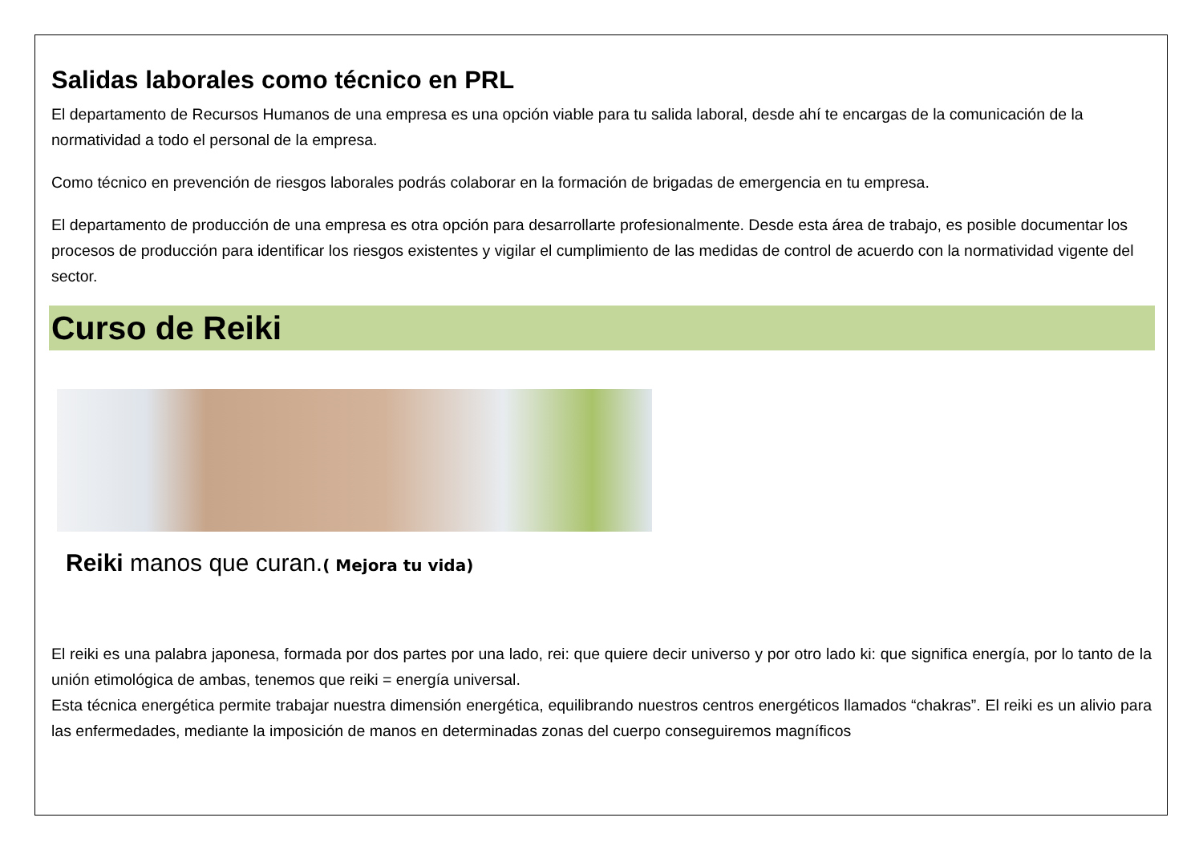Salidas laborales como técnico en PRL
El departamento de Recursos Humanos de una empresa es una opción viable para tu salida laboral, desde ahí te encargas de la comunicación de la normatividad a todo el personal de la empresa.
Como técnico en prevención de riesgos laborales podrás colaborar en la formación de brigadas de emergencia en tu empresa.
El departamento de producción de una empresa es otra opción para desarrollarte profesionalmente. Desde esta área de trabajo, es posible documentar los procesos de producción para identificar los riesgos existentes y vigilar el cumplimiento de las medidas de control de acuerdo con la normatividad vigente del sector.
Curso de Reiki
Reiki manos que curan.( Mejora tu vida)
El reiki es una palabra japonesa, formada por dos partes por una lado, rei: que quiere decir universo y por otro lado ki: que significa energía, por lo tanto de la unión etimológica de ambas, tenemos que reiki = energía universal.
Esta técnica energética permite trabajar nuestra dimensión energética, equilibrando nuestros centros energéticos llamados “chakras”. El reiki es un alivio para las enfermedades, mediante la imposición de manos en determinadas zonas del cuerpo conseguiremos magníficos